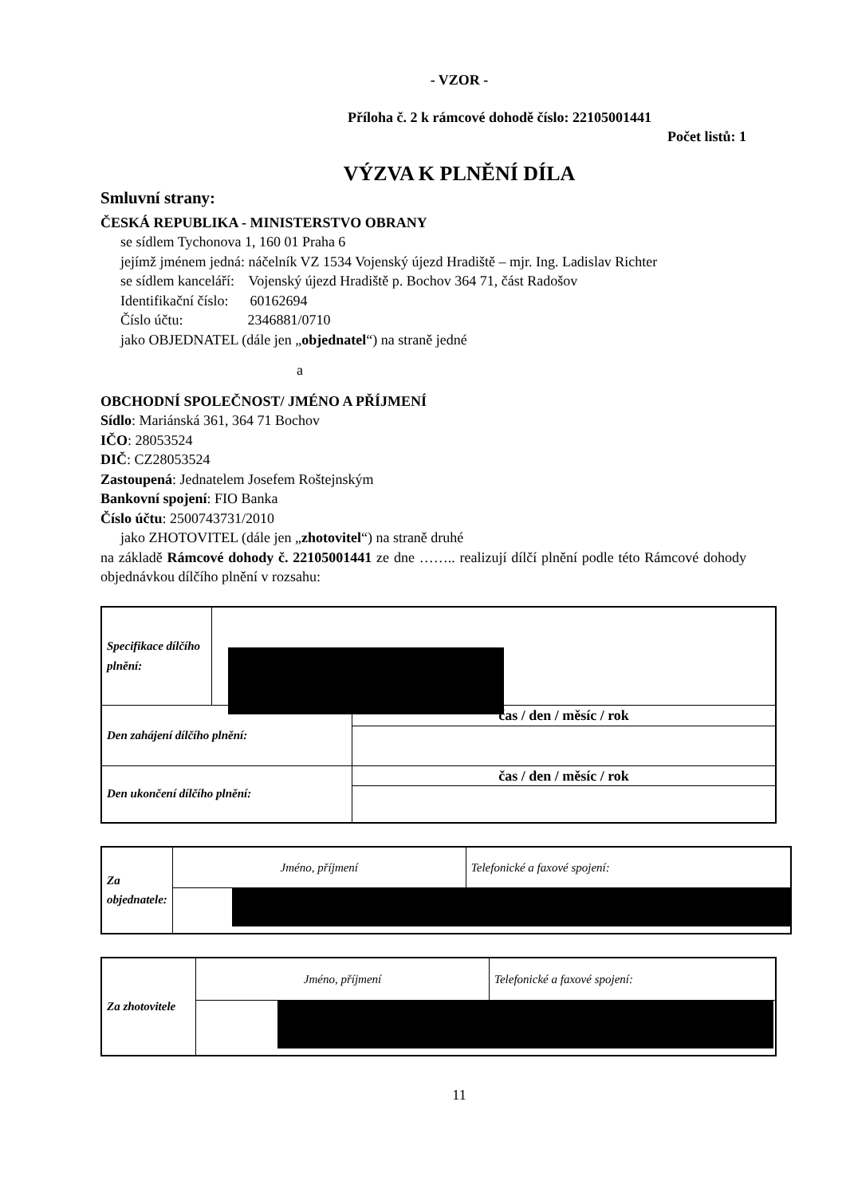- VZOR -
Příloha č. 2 k rámcové dohodě číslo: 22105001441
Počet listů: 1
VÝZVA K PLNĚNÍ DÍLA
Smluvní strany:
ČESKÁ REPUBLIKA - MINISTERSTVO OBRANY
se sídlem Tychonova 1, 160 01 Praha 6
jejímž jménem jedná: náčelník VZ 1534 Vojenský újezd Hradiště – mjr. Ing. Ladislav Richter
se sídlem kanceláří: Vojenský újezd Hradiště p. Bochov 364 71, část Radošov
Identifikační číslo: 60162694
Číslo účtu: 2346881/0710
jako OBJEDNATEL (dále jen „objednatel“) na straně jedné
a
OBCHODNÍ SPOLEČNOST/ JMÉNO A PŘÍJMENÍ
Sídlo: Mariánská 361, 364 71 Bochov
IČO: 28053524
DIČ: CZ28053524
Zastoupená: Jednatelem Josefem Roštejnským
Bankovní spojení: FIO Banka
Číslo účtu: 2500743731/2010
jako ZHOTOVITEL (dále jen „zhotovitel“) na straně druhé
na základě Rámcové dohody č. 22105001441 ze dne …….. realizují dílčí plnění podle této Rámcové dohody objednávkou dílčího plnění v rozsahu:
| Specifikace dílčího plnění: | | |
| Den zahájení dílčího plnění: | | čas / den / měsíc / rok |
| Den ukončení dílčího plnění: | | čas / den / měsíc / rok |
| Za objednatele: | Jméno, příjmení | Telefonické a faxové spojení: |
| Za zhotovitele | Jméno, příjmení | Telefonické a faxové spojení: |
11